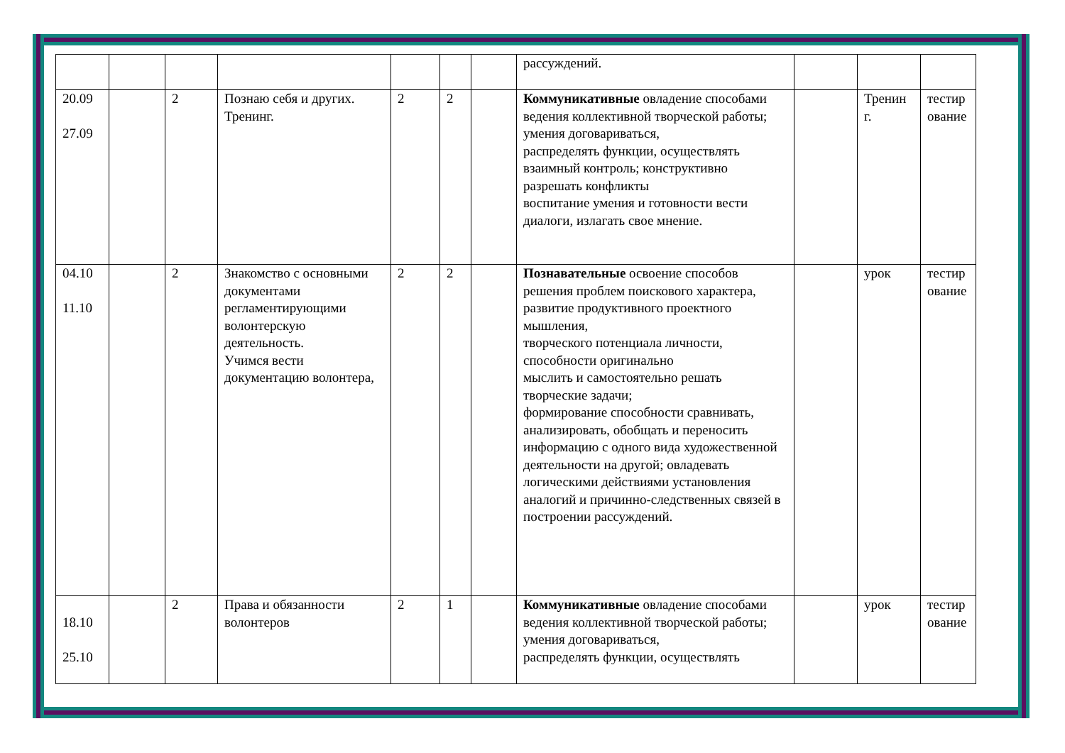| | | | | | | | рассуждений. | | | |
| 20.09 27.09 | | 2 | Познаю себя и других. Тренинг. | 2 | 2 | | Коммуникативные овладение способами ведения коллективной творческой работы; умения договариваться, распределять функции, осуществлять взаимный контроль; конструктивно разрешать конфликты воспитание умения и готовности вести диалоги, излагать свое мнение. | | Тренин г. | тестир ование |
| 04.10 11.10 | | 2 | Знакомство с основными документами регламентирующими волонтерскую деятельность. Учимся вести документацию волонтера, | 2 | 2 | | Познавательные освоение способов решения проблем поискового характера, развитие продуктивного проектного мышления, творческого потенциала личности, способности оригинально мыслить и самостоятельно решать творческие задачи; формирование способности сравнивать, анализировать, обобщать и переносить информацию с одного вида художественной деятельности на другой; овладевать логическими действиями установления аналогий и причинно-следственных связей в построении рассуждений. | | урок | тестир ование |
| 18.10 25.10 | | 2 | Права и обязанности волонтеров | 2 | 1 | | Коммуникативные овладение способами ведения коллективной творческой работы; умения договариваться, распределять функции, осуществлять | | урок | тестир ование |